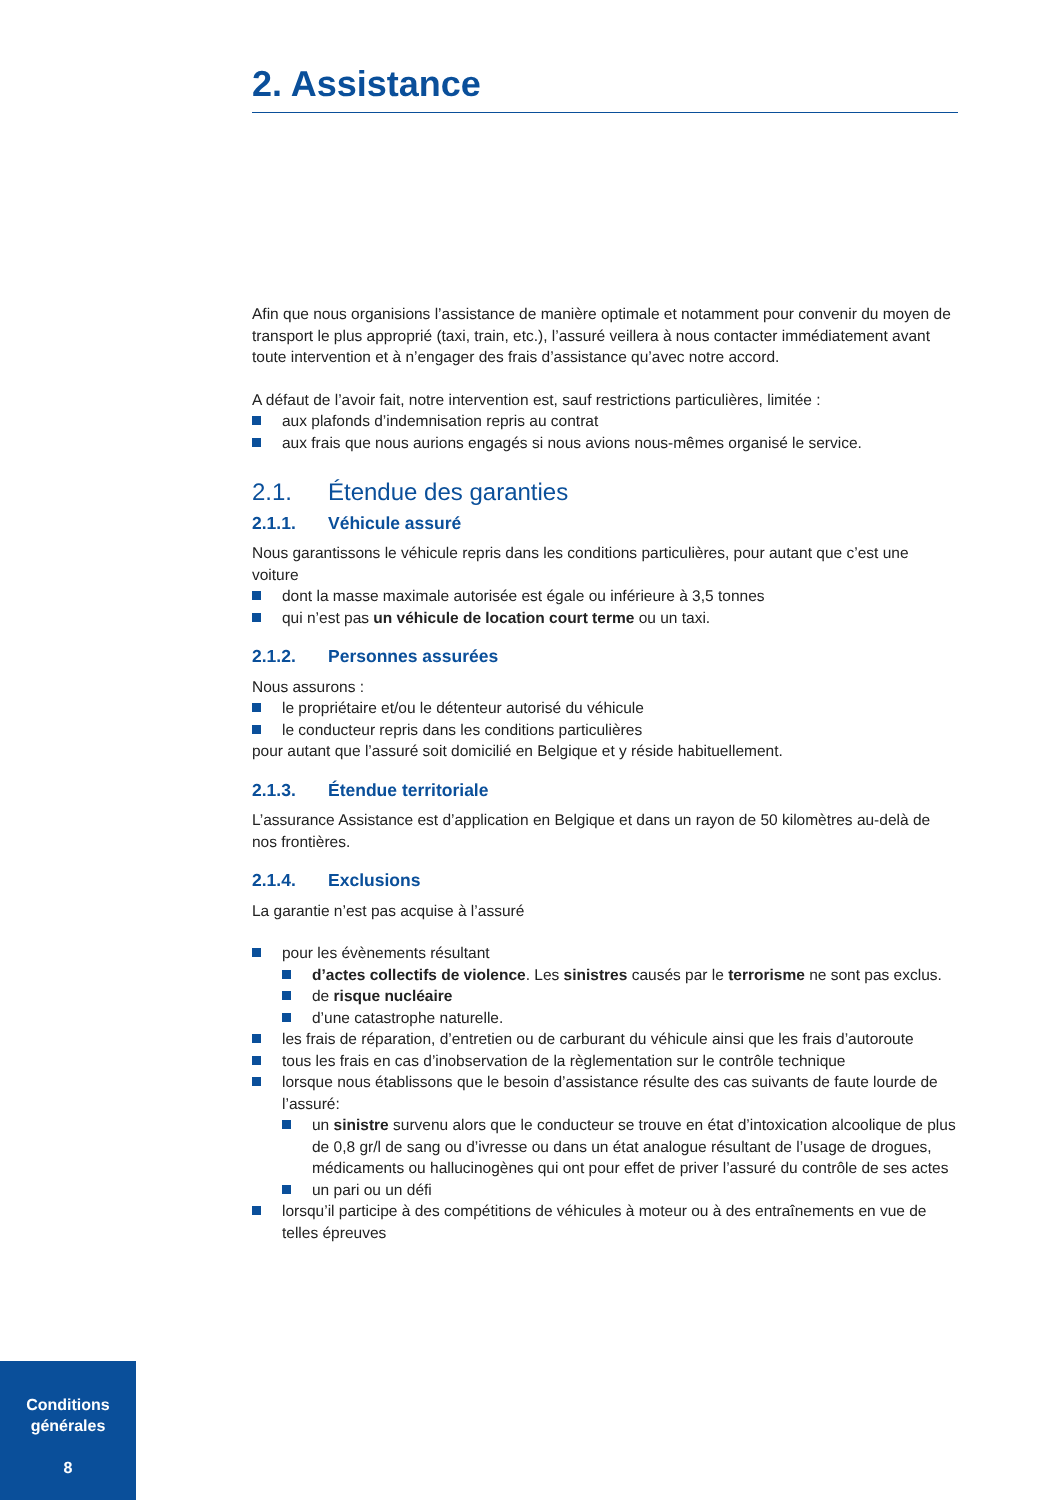2. Assistance
Afin que nous organisions l’assistance de manière optimale et notamment pour convenir du moyen de transport le plus approprié (taxi, train, etc.), l’assuré veillera à nous contacter immédiatement avant toute intervention et à n’engager des frais d’assistance qu’avec notre accord.
A défaut de l’avoir fait, notre intervention est, sauf restrictions particulières, limitée :
aux plafonds d’indemnisation repris au contrat
aux frais que nous aurions engagés si nous avions nous-mêmes organisé le service.
2.1. Étendue des garanties
2.1.1. Véhicule assuré
Nous garantissons le véhicule repris dans les conditions particulières, pour autant que c’est une voiture
dont la masse maximale autorisée est égale ou inférieure à 3,5 tonnes
qui n’est pas un véhicule de location court terme ou un taxi.
2.1.2. Personnes assurées
Nous assurons :
le propriétaire et/ou le détenteur autorisé du véhicule
le conducteur repris dans les conditions particulières
pour autant que l’assuré soit domicilié en Belgique et y réside habituellement.
2.1.3. Étendue territoriale
L’assurance Assistance est d’application en Belgique et dans un rayon de 50 kilomètres au-delà de nos frontières.
2.1.4. Exclusions
La garantie n’est pas acquise à l’assuré
pour les évènements résultant
d’actes collectifs de violence. Les sinistres causés par le terrorisme ne sont pas exclus.
de risque nucléaire
d’une catastrophe naturelle.
les frais de réparation, d’entretien ou de carburant du véhicule ainsi que les frais d’autoroute
tous les frais en cas d’inobservation de la règlementation sur le contrôle technique
lorsque nous établissons que le besoin d’assistance résulte des cas suivants de faute lourde de l’assuré:
un sinistre survenu alors que le conducteur se trouve en état d’intoxication alcoolique de plus de 0,8 gr/l de sang ou d’ivresse ou dans un état analogue résultant de l’usage de drogues, médicaments ou hallucinogènes qui ont pour effet de priver l’assuré du contrôle de ses actes
un pari ou un défi
lorsqu’il participe à des compétitions de véhicules à moteur ou à des entraînements en vue de telles épreuves
Conditions
générales
8